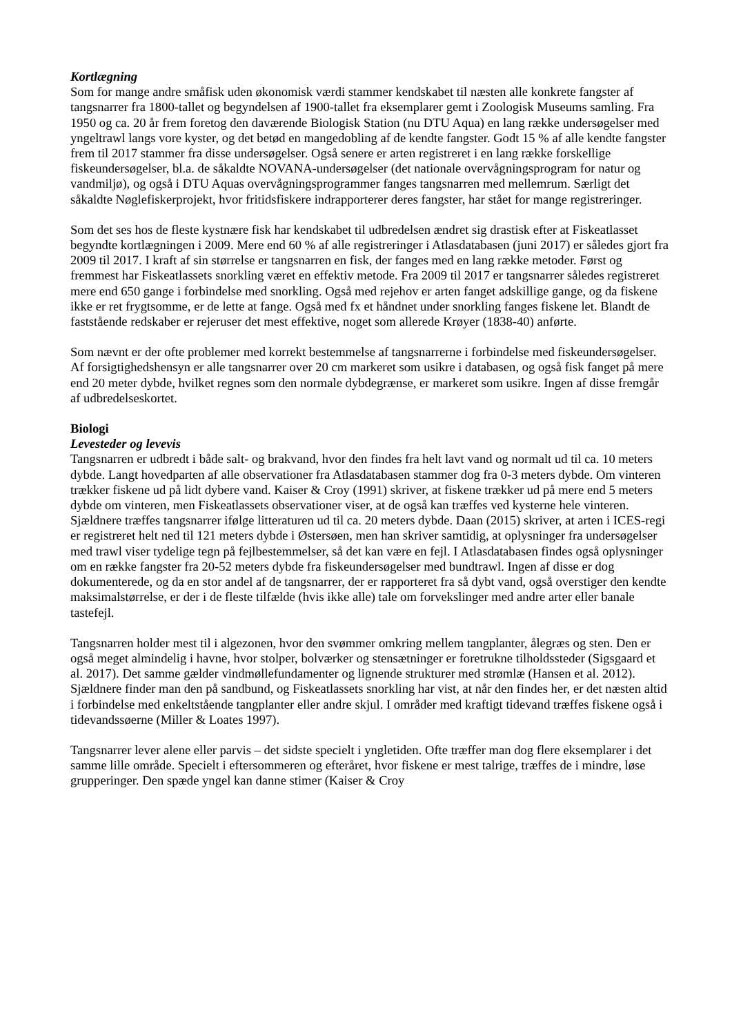Kortlægning
Som for mange andre småfisk uden økonomisk værdi stammer kendskabet til næsten alle konkrete fangster af tangsnarrer fra 1800-tallet og begyndelsen af 1900-tallet fra eksemplarer gemt i Zoologisk Museums samling. Fra 1950 og ca. 20 år frem foretog den daværende Biologisk Station (nu DTU Aqua) en lang række undersøgelser med yngeltrawl langs vore kyster, og det betød en mangedobling af de kendte fangster. Godt 15 % af alle kendte fangster frem til 2017 stammer fra disse undersøgelser. Også senere er arten registreret i en lang række forskellige fiskeundersøgelser, bl.a. de såkaldte NOVANA-undersøgelser (det nationale overvågningsprogram for natur og vandmiljø), og også i DTU Aquas overvågningsprogrammer fanges tangsnarren med mellemrum. Særligt det såkaldte Nøglefiskerprojekt, hvor fritidsfiskere indrapporterer deres fangster, har stået for mange registreringer.
Som det ses hos de fleste kystnære fisk har kendskabet til udbredelsen ændret sig drastisk efter at Fiskeatlasset begyndte kortlægningen i 2009. Mere end 60 % af alle registreringer i Atlasdatabasen (juni 2017) er således gjort fra 2009 til 2017. I kraft af sin størrelse er tangsnarren en fisk, der fanges med en lang række metoder. Først og fremmest har Fiskeatlassets snorkling været en effektiv metode. Fra 2009 til 2017 er tangsnarrer således registreret mere end 650 gange i forbindelse med snorkling. Også med rejehov er arten fanget adskillige gange, og da fiskene ikke er ret frygtsomme, er de lette at fange. Også med fx et håndnet under snorkling fanges fiskene let. Blandt de faststående redskaber er rejeruser det mest effektive, noget som allerede Krøyer (1838-40) anførte.
Som nævnt er der ofte problemer med korrekt bestemmelse af tangsnarrerne i forbindelse med fiskeundersøgelser. Af forsigtighedshensyn er alle tangsnarrer over 20 cm markeret som usikre i databasen, og også fisk fanget på mere end 20 meter dybde, hvilket regnes som den normale dybdegrænse, er markeret som usikre. Ingen af disse fremgår af udbredelseskortet.
Biologi
Levesteder og levevis
Tangsnarren er udbredt i både salt- og brakvand, hvor den findes fra helt lavt vand og normalt ud til ca. 10 meters dybde. Langt hovedparten af alle observationer fra Atlasdatabasen stammer dog fra 0-3 meters dybde. Om vinteren trækker fiskene ud på lidt dybere vand. Kaiser & Croy (1991) skriver, at fiskene trækker ud på mere end 5 meters dybde om vinteren, men Fiskeatlassets observationer viser, at de også kan træffes ved kysterne hele vinteren. Sjældnere træffes tangsnarrer ifølge litteraturen ud til ca. 20 meters dybde. Daan (2015) skriver, at arten i ICES-regi er registreret helt ned til 121 meters dybde i Østersøen, men han skriver samtidig, at oplysninger fra undersøgelser med trawl viser tydelige tegn på fejlbestemmelser, så det kan være en fejl. I Atlasdatabasen findes også oplysninger om en række fangster fra 20-52 meters dybde fra fiskeundersøgelser med bundtrawl. Ingen af disse er dog dokumenterede, og da en stor andel af de tangsnarrer, der er rapporteret fra så dybt vand, også overstiger den kendte maksimalstørrelse, er der i de fleste tilfælde (hvis ikke alle) tale om forvekslinger med andre arter eller banale tastefejl.
Tangsnarren holder mest til i algezonen, hvor den svømmer omkring mellem tangplanter, ålegræs og sten. Den er også meget almindelig i havne, hvor stolper, bolværker og stensætninger er foretrukne tilholdssteder (Sigsgaard et al. 2017). Det samme gælder vindmøllefundamenter og lignende strukturer med strømlæ (Hansen et al. 2012). Sjældnere finder man den på sandbund, og Fiskeatlassets snorkling har vist, at når den findes her, er det næsten altid i forbindelse med enkeltstående tangplanter eller andre skjul. I områder med kraftigt tidevand træffes fiskene også i tidevandssøerne (Miller & Loates 1997).
Tangsnarrer lever alene eller parvis – det sidste specielt i yngletiden. Ofte træffer man dog flere eksemplarer i det samme lille område. Specielt i eftersommeren og efteråret, hvor fiskene er mest talrige, træffes de i mindre, løse grupperinger. Den spæde yngel kan danne stimer (Kaiser & Croy